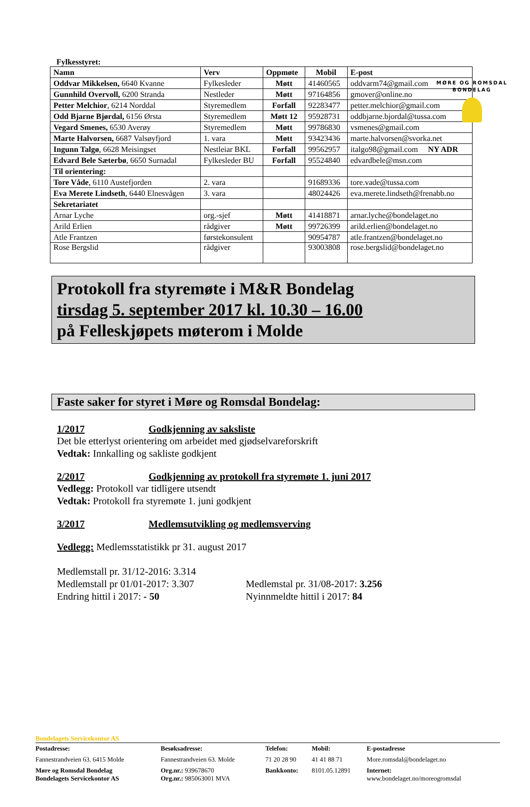MØRE OG ROMSDAL
BONDELAG
Fylkesstyret:
| Namn | Verv | Oppmøte | Mobil | E-post |
| --- | --- | --- | --- | --- |
| Oddvar Mikkelsen, 6640 Kvanne | Fylkesleder | Møtt | 41460565 | oddvarm74@gmail.com |
| Gunnhild Overvoll, 6200 Stranda | Nestleder | Møtt | 97164856 | gmover@online.no |
| Petter Melchior , 6214 Norddal | Styremedlem | Forfall | 92283477 | petter.melchior@gmail.com |
| Odd Bjarne Bjørdal, 6156 Ørsta | Styremedlem | Møtt 12 | 95928731 | oddbjarne.bjordal@tussa.com |
| Vegard Smenes, 6530 Averøy | Styremedlem | Møtt | 99786830 | vsmenes@gmail.com |
| Marte Halvorsen, 6687 Valsøyfjord | 1. vara | Møtt | 93423436 | marte.halvorsen@svorka.net |
| Ingunn Talgø , 6628 Meisingset | Nestleiar BKL | Forfall | 99562957 | italgo98@gmail.com NY ADR |
| Edvard Bele Sæterbø , 6650 Surnadal | Fylkesleder BU | Forfall | 95524840 | edvardbele@msn.com |
| Til orientering: | | | | |
| Tore Våde , 6110 Austefjorden | 2. vara | | 91689336 | tore.vade@tussa.com |
| Eva Merete Lindseth , 6440 Elnesvågen | 3. vara | | 48024426 | eva.merete.lindseth@frenabb.no |
| Sekretariatet | | | | |
| Arnar Lyche | org.-sjef | Møtt | 41418871 | arnar.lyche@bondelaget.no |
| Arild Erlien | rådgiver | Møtt | 99726399 | arild.erlien@bondelaget.no |
| Atle Frantzen | førstekonsulent | | 90954787 | atle.frantzen@bondelaget.no |
| Rose Bergslid | rådgiver | | 93003808 | rose.bergslid@bondelaget.no |
Protokoll fra styremøte i M&R Bondelag
tirsdag 5. september 2017 kl. 10.30 – 16.00
på Felleskjøpets møterom i Molde
Faste saker for styret i Møre og Romsdal Bondelag:
1/2017 Godkjenning av saksliste
Det ble etterlyst orientering om arbeidet med gjødselvareforskrift
Vedtak: Innkalling og sakliste godkjent
2/2017 Godkjenning av protokoll fra styremøte 1. juni 2017
Vedlegg: Protokoll var tidligere utsendt
Vedtak: Protokoll fra styremøte 1. juni godkjent
3/2017 Medlemsutvikling og medlemsverving
Vedlegg: Medlemsstatistikk pr 31. august 2017
Medlemstall pr. 31/12-2016: 3.314
Medlemstall pr 01/01-2017: 3.307
Endring hittil i 2017: - 50
Medlemstal pr. 31/08-2017: 3.256
Nyinnmeldte hittil i 2017: 84
Bondelagets Servicekontor AS
| Postadresse: | Besøksadresse: | Telefon: | Mobil: | E-postadresse |
| Fannestrandveien 63. 6415 Molde | Fannestrandveien 63. Molde | 71 20 28 90 | 41 41 88 71 | More.romsdal@bondelaget.no |
| Møre og Romsdal Bondelag Bondelagets Servicekontor AS | Org.nr.: 939678670 Org.nr.: 985063001 MVA | Bankkonto: | 8101.05.12891 | Internet: www.bondelaget.no/moreogromsdal |